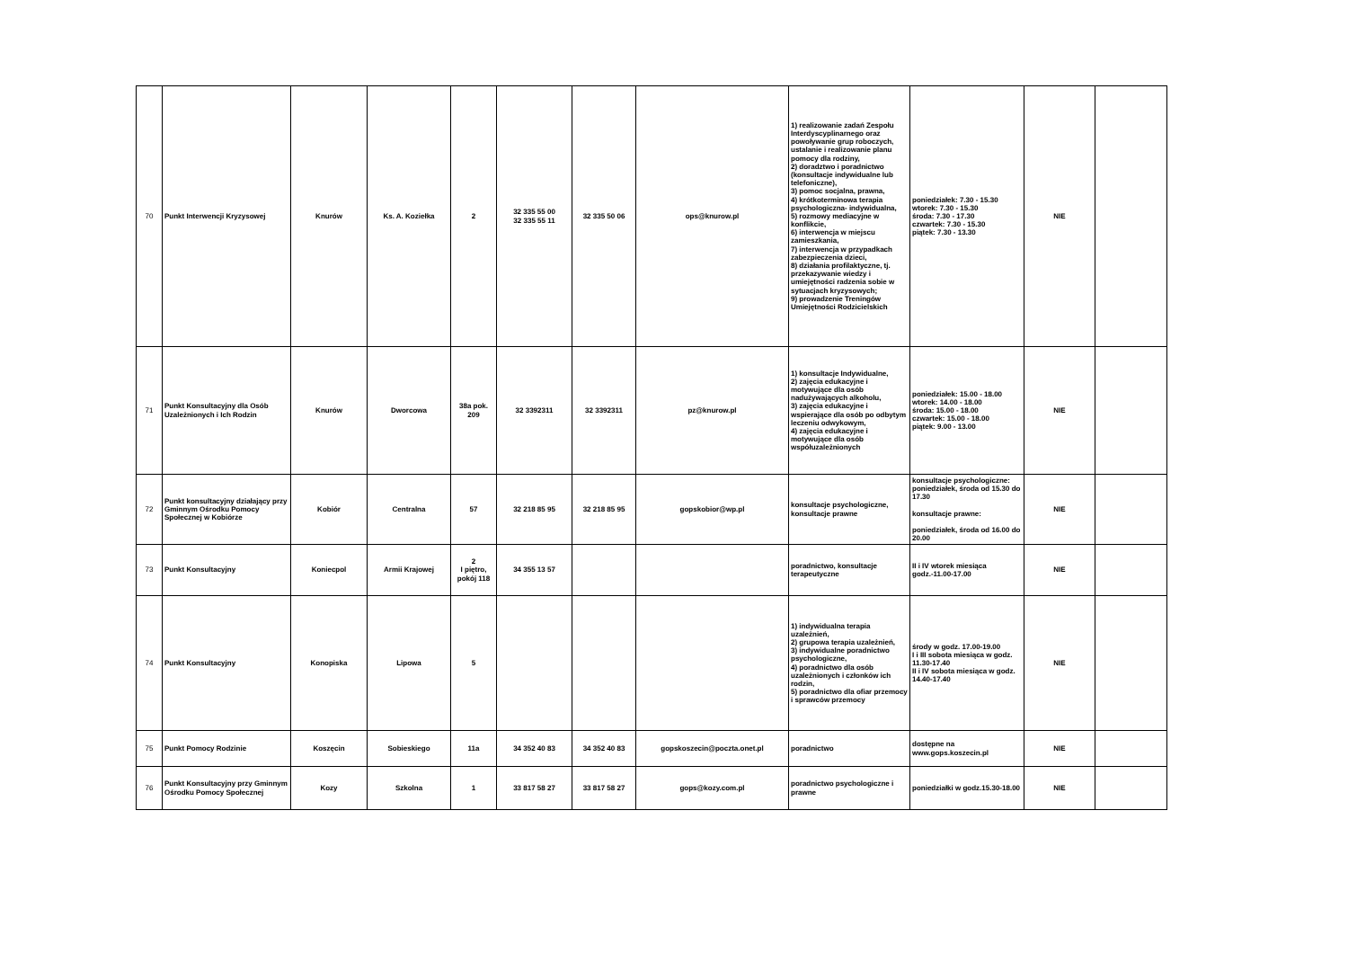| 70 | Punkt Interwencji Kryzysowej | Knurów | Ks. A. Koziełka | 2 | 32 335 55 00 32 335 55 11 | 32 335 50 06 | ops@knurow.pl | 1) realizowanie zadań Zespołu Interdyscyplinarnego oraz powoływanie grup roboczych, ustalanie i realizowanie planu pomocy dla rodziny, 2) doradztwo i poradnictwo (konsultacje indywidualne lub telefoniczne), 3) pomoc socjalna, prawna, 4) krótkoterminowa terapia psychologiczna- indywidualna, 5) rozmowy mediacyjne w konflikcie, 6) interwencja w miejscu zamieszkania, 7) interwencja w przypadkach zabezpieczenia dzieci, 8) działania profilaktyczne, tj. przekazywanie wiedzy i umiejętności radzenia sobie w sytuacjach kryzysowych; 9) prowadzenie Treningów Umiejętności Rodzicielskich | poniedziałek: 7.30 - 15.30 wtorek: 7.30 - 15.30 środa: 7.30 - 17.30 czwartek: 7.30 - 15.30 piątek: 7.30 - 13.30 | NIE | |
| 71 | Punkt Konsultacyjny dla Osób Uzależnionych i Ich Rodzin | Knurów | Dworcowa | 38a pok. 209 | 32 3392311 | 32 3392311 | pz@knurow.pl | 1) konsultacje Indywidualne, 2) zajęcia edukacyjne i motywujące dla osób nadużywających alkoholu, 3) zajęcia edukacyjne i wspierające dla osób po odbytym leczeniu odwykowym, 4) zajęcia edukacyjne i motywujące dla osób współuzależnionych | poniedziałek: 15.00 - 18.00 wtorek: 14.00 - 18.00 środa: 15.00 - 18.00 czwartek: 15.00 - 18.00 piątek: 9.00 - 13.00 | NIE | |
| 72 | Punkt konsultacyjny działający przy Gminnym Ośrodku Pomocy Społecznej w Kobiórze | Kobiór | Centralna | 57 | 32 218 85 95 | 32 218 85 95 | gopskobior@wp.pl | konsultacje psychologiczne, konsultacje prawne | konsultacje psychologiczne: poniedziałek, środa od 15.30 do 17.30 konsultacje prawne: poniedziałek, środa od 16.00 do 20.00 | NIE | |
| 73 | Punkt Konsultacyjny | Koniecpol | Armii Krajowej | 2 I piętro, pokój 118 | 34 355 13 57 | | | poradnictwo, konsultacje terapeutyczne | II i IV wtorek miesiąca godz.-11.00-17.00 | NIE | |
| 74 | Punkt Konsultacyjny | Konopiska | Lipowa | 5 | | | | 1) indywidualna terapia uzależnień, 2) grupowa terapia uzależnień, 3) indywidualne poradnictwo psychologiczne, 4) poradnictwo dla osób uzależnionych i członków ich rodzin, 5) poradnictwo dla ofiar przemocy i sprawców przemocy | środy w godz. 17.00-19.00 I i III sobota miesiąca w godz. 11.30-17.40 II i IV sobota miesiąca w godz. 14.40-17.40 | NIE | |
| 75 | Punkt Pomocy Rodzinie | Koszęcin | Sobieskiego | 11a | 34 352 40 83 | 34 352 40 83 | gopskoszecin@poczta.onet.pl | poradnictwo | dostępne na www.gops.koszecin.pl | NIE | |
| 76 | Punkt Konsultacyjny przy Gminnym Ośrodku Pomocy Społecznej | Kozy | Szkolna | 1 | 33 817 58 27 | 33 817 58 27 | gops@kozy.com.pl | poradnictwo psychologiczne i prawne | poniedziałki w godz.15.30-18.00 | NIE | |